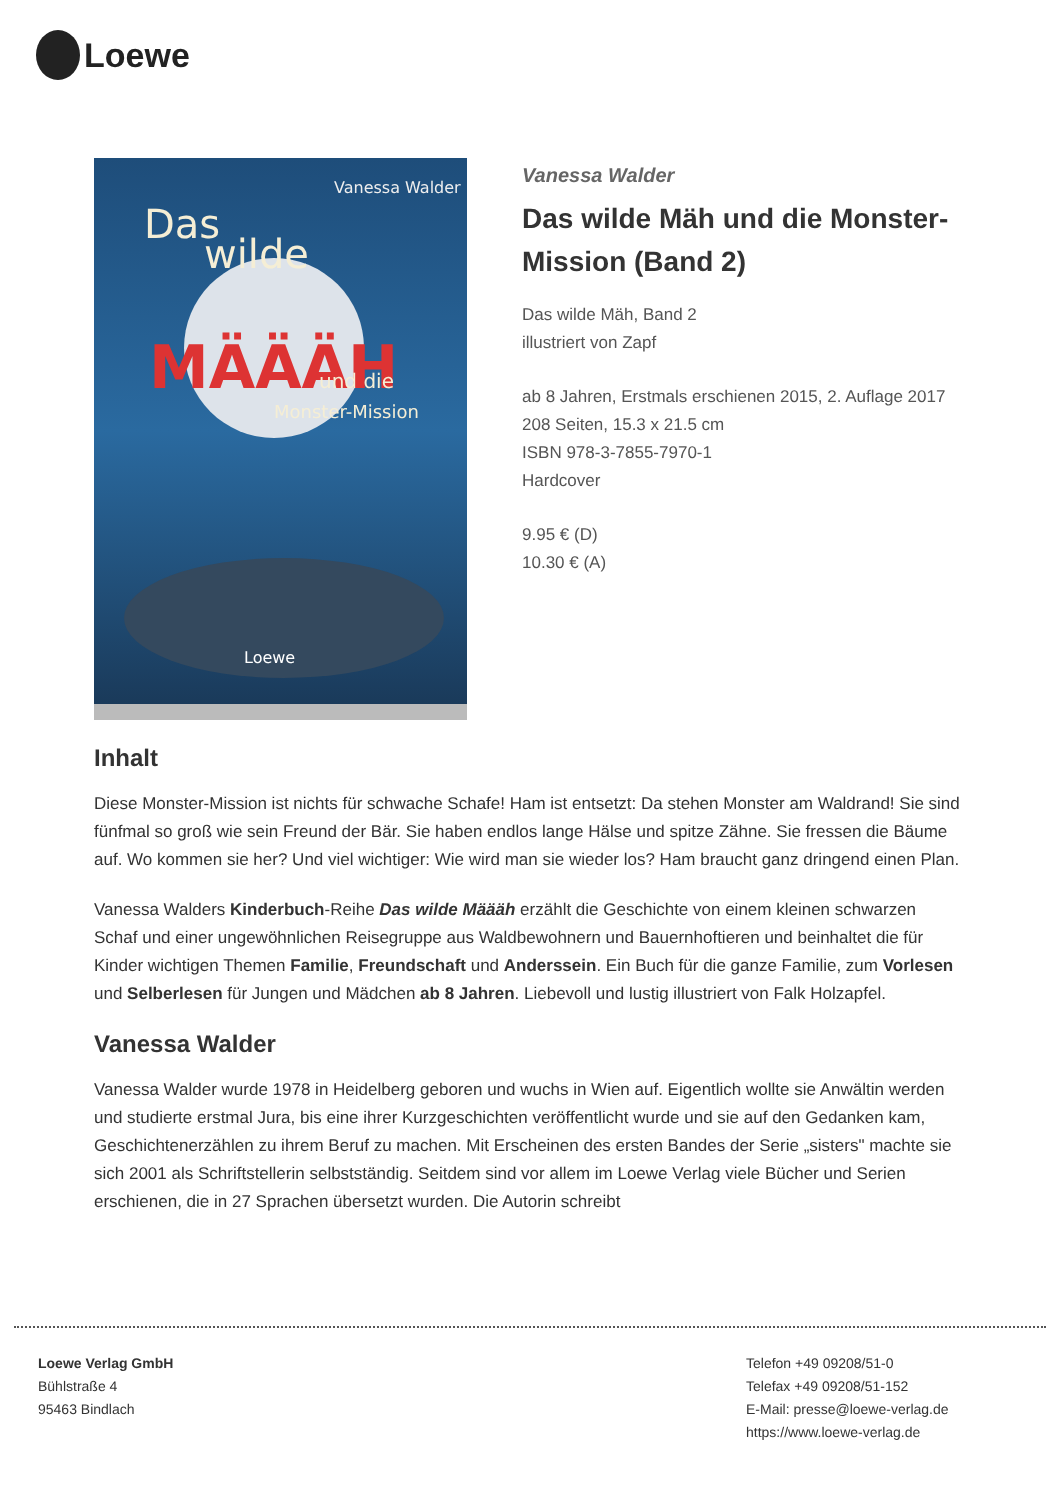Loewe
Vanessa Walder
Das
wilde
MÄÄÄH
und die
Monster-Mission
Loewe
Vanessa Walder
Das wilde Mäh und die Monster-Mission (Band 2)
Das wilde Mäh, Band 2
illustriert von Zapf
ab 8 Jahren, Erstmals erschienen 2015, 2. Auflage 2017
208 Seiten, 15.3 x 21.5 cm
ISBN 978-3-7855-7970-1
Hardcover
9.95 € (D)
10.30 € (A)
Inhalt
Diese Monster-Mission ist nichts für schwache Schafe! Ham ist entsetzt: Da stehen Monster am Waldrand! Sie sind fünfmal so groß wie sein Freund der Bär. Sie haben endlos lange Hälse und spitze Zähne. Sie fressen die Bäume auf. Wo kommen sie her? Und viel wichtiger: Wie wird man sie wieder los? Ham braucht ganz dringend einen Plan.
Vanessa Walders Kinderbuch-Reihe Das wilde Määäh erzählt die Geschichte von einem kleinen schwarzen Schaf und einer ungewöhnlichen Reisegruppe aus Waldbewohnern und Bauernhoftieren und beinhaltet die für Kinder wichtigen Themen Familie, Freundschaft und Anderssein. Ein Buch für die ganze Familie, zum Vorlesen und Selberlesen für Jungen und Mädchen ab 8 Jahren. Liebevoll und lustig illustriert von Falk Holzapfel.
Vanessa Walder
Vanessa Walder wurde 1978 in Heidelberg geboren und wuchs in Wien auf. Eigentlich wollte sie Anwältin werden und studierte erstmal Jura, bis eine ihrer Kurzgeschichten veröffentlicht wurde und sie auf den Gedanken kam, Geschichtenerzählen zu ihrem Beruf zu machen. Mit Erscheinen des ersten Bandes der Serie „sisters" machte sie sich 2001 als Schriftstellerin selbstständig. Seitdem sind vor allem im Loewe Verlag viele Bücher und Serien erschienen, die in 27 Sprachen übersetzt wurden. Die Autorin schreibt
Loewe Verlag GmbH
Bühlstraße 4
95463 Bindlach
Telefon +49 09208/51-0
Telefax +49 09208/51-152
E-Mail: presse@loewe-verlag.de
https://www.loewe-verlag.de